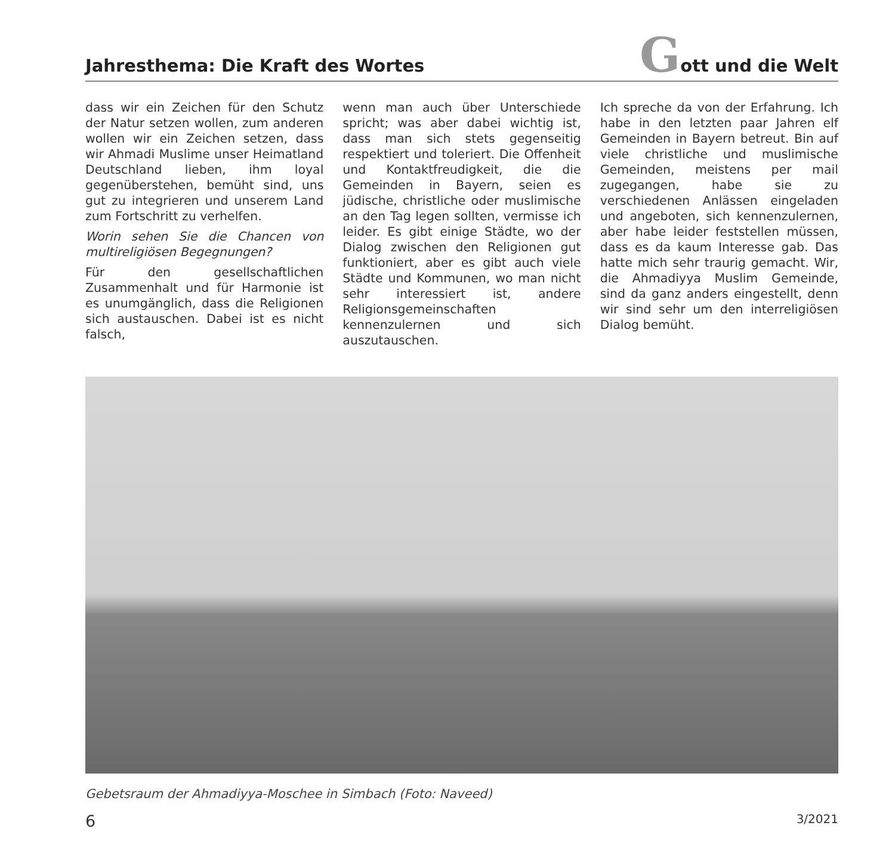Jahresthema: Die Kraft des Wortes
Gott und die Welt
dass wir ein Zeichen für den Schutz der Natur setzen wollen, zum anderen wollen wir ein Zeichen setzen, dass wir Ahmadi Muslime unser Heimatland Deutschland lieben, ihm loyal gegenüberstehen, bemüht sind, uns gut zu integrieren und unserem Land zum Fortschritt zu verhelfen.
Worin sehen Sie die Chancen von multireligiösen Begegnungen?
Für den gesellschaftlichen Zusammenhalt und für Harmonie ist es unumgänglich, dass die Religionen sich austauschen. Dabei ist es nicht falsch,
wenn man auch über Unterschiede spricht; was aber dabei wichtig ist, dass man sich stets gegenseitig respektiert und toleriert. Die Offenheit und Kontaktfreudigkeit, die die Gemeinden in Bayern, seien es jüdische, christliche oder muslimische an den Tag legen sollten, vermisse ich leider. Es gibt einige Städte, wo der Dialog zwischen den Religionen gut funktioniert, aber es gibt auch viele Städte und Kommunen, wo man nicht sehr interessiert ist, andere Religionsgemeinschaften kennenzulernen und sich auszutauschen.
Ich spreche da von der Erfahrung. Ich habe in den letzten paar Jahren elf Gemeinden in Bayern betreut. Bin auf viele christliche und muslimische Gemeinden, meistens per mail zugegangen, habe sie zu verschiedenen Anlässen eingeladen und angeboten, sich kennenzulernen, aber habe leider feststellen müssen, dass es da kaum Interesse gab. Das hatte mich sehr traurig gemacht. Wir, die Ahmadiyya Muslim Gemeinde, sind da ganz anders eingestellt, denn wir sind sehr um den interreligiösen Dialog bemüht.
Gebetsraum der Ahmadiyya-Moschee in Simbach (Foto: Naveed)
6 3/2021